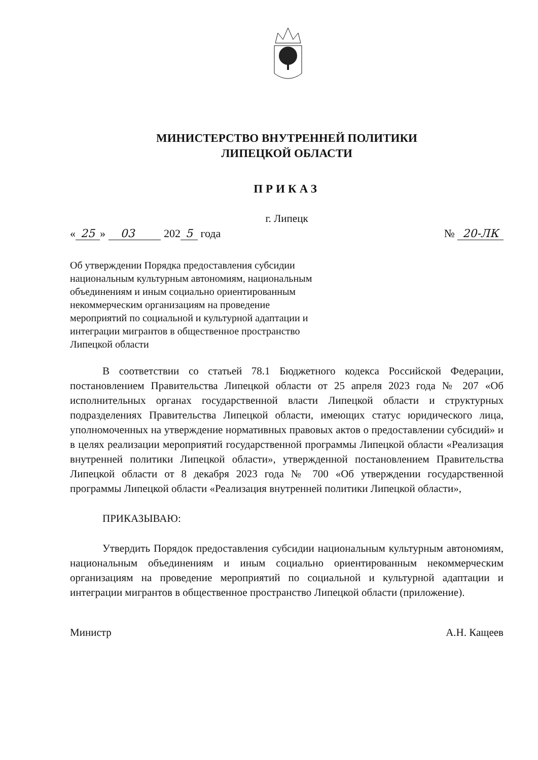МИНИСТЕРСТВО ВНУТРЕННЕЙ ПОЛИТИКИ
ЛИПЕЦКОЙ ОБЛАСТИ
ПРИКАЗ
г. Липецк
« 25 » 03 202 5 года № 20-ЛК
Об утверждении Порядка предоставления субсидии национальным культурным автономиям, национальным объединениям и иным социально ориентированным некоммерческим организациям на проведение мероприятий по социальной и культурной адаптации и интеграции мигрантов в общественное пространство Липецкой области
В соответствии со статьей 78.1 Бюджетного кодекса Российской Федерации, постановлением Правительства Липецкой области от 25 апреля 2023 года № 207 «Об исполнительных органах государственной власти Липецкой области и структурных подразделениях Правительства Липецкой области, имеющих статус юридического лица, уполномоченных на утверждение нормативных правовых актов о предоставлении субсидий» и в целях реализации мероприятий государственной программы Липецкой области «Реализация внутренней политики Липецкой области», утвержденной постановлением Правительства Липецкой области от 8 декабря 2023 года № 700 «Об утверждении государственной программы Липецкой области «Реализация внутренней политики Липецкой области»,
ПРИКАЗЫВАЮ:
Утвердить Порядок предоставления субсидии национальным культурным автономиям, национальным объединениям и иным социально ориентированным некоммерческим организациям на проведение мероприятий по социальной и культурной адаптации и интеграции мигрантов в общественное пространство Липецкой области (приложение).
Министр А.Н. Кащеев